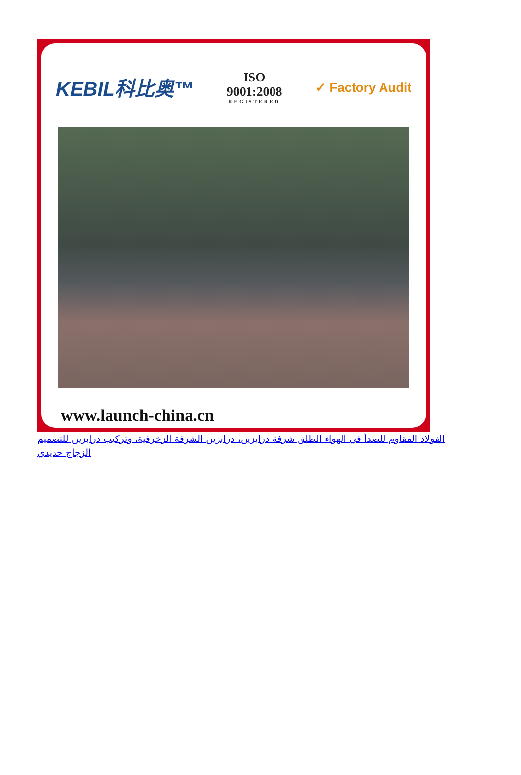KEBIL科比奥™
ISO
9001:2008
REGISTERED
✓ Factory Audit
www.launch-china.cn
الفولاذ المقاوم للصدأ في الهواء الطلق شرفة درابزين، درابزين الشرفة الزخرفية، وتركيب درابزين للتصميم الزجاج حديدي